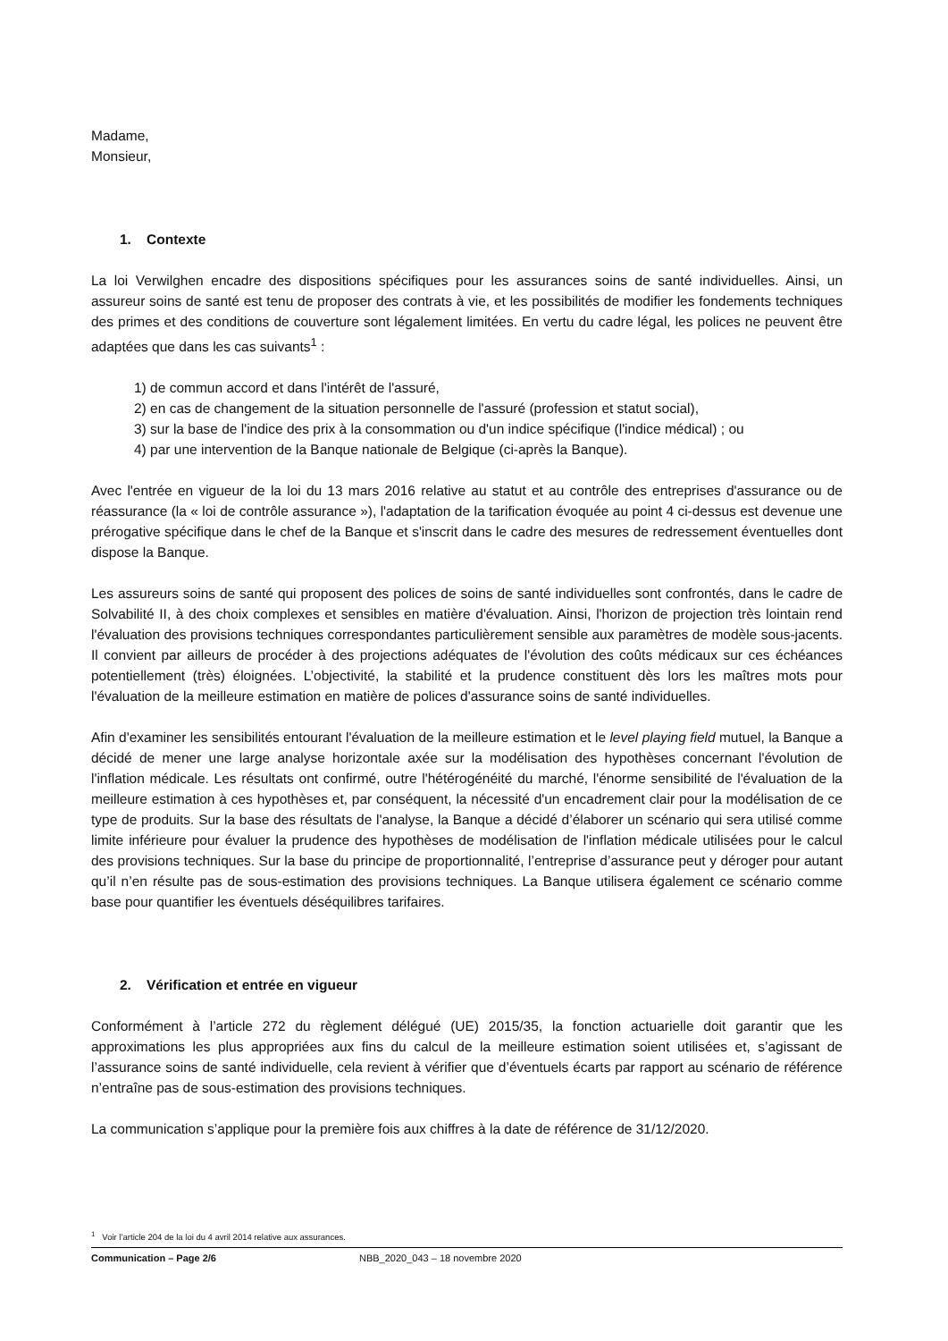Madame,
Monsieur,
1. Contexte
La loi Verwilghen encadre des dispositions spécifiques pour les assurances soins de santé individuelles. Ainsi, un assureur soins de santé est tenu de proposer des contrats à vie, et les possibilités de modifier les fondements techniques des primes et des conditions de couverture sont légalement limitées. En vertu du cadre légal, les polices ne peuvent être adaptées que dans les cas suivants<sup>1</sup> :
1) de commun accord et dans l'intérêt de l'assuré,
2) en cas de changement de la situation personnelle de l'assuré (profession et statut social),
3) sur la base de l'indice des prix à la consommation ou d'un indice spécifique (l'indice médical) ; ou
4) par une intervention de la Banque nationale de Belgique (ci-après la Banque).
Avec l'entrée en vigueur de la loi du 13 mars 2016 relative au statut et au contrôle des entreprises d'assurance ou de réassurance (la « loi de contrôle assurance »), l'adaptation de la tarification évoquée au point 4 ci-dessus est devenue une prérogative spécifique dans le chef de la Banque et s'inscrit dans le cadre des mesures de redressement éventuelles dont dispose la Banque.
Les assureurs soins de santé qui proposent des polices de soins de santé individuelles sont confrontés, dans le cadre de Solvabilité II, à des choix complexes et sensibles en matière d'évaluation. Ainsi, l'horizon de projection très lointain rend l'évaluation des provisions techniques correspondantes particulièrement sensible aux paramètres de modèle sous-jacents. Il convient par ailleurs de procéder à des projections adéquates de l'évolution des coûts médicaux sur ces échéances potentiellement (très) éloignées. L’objectivité, la stabilité et la prudence constituent dès lors les maîtres mots pour l'évaluation de la meilleure estimation en matière de polices d'assurance soins de santé individuelles.
Afin d'examiner les sensibilités entourant l'évaluation de la meilleure estimation et le level playing field mutuel, la Banque a décidé de mener une large analyse horizontale axée sur la modélisation des hypothèses concernant l'évolution de l'inflation médicale. Les résultats ont confirmé, outre l'hétérogénéité du marché, l'énorme sensibilité de l'évaluation de la meilleure estimation à ces hypothèses et, par conséquent, la nécessité d'un encadrement clair pour la modélisation de ce type de produits. Sur la base des résultats de l'analyse, la Banque a décidé d’élaborer un scénario qui sera utilisé comme limite inférieure pour évaluer la prudence des hypothèses de modélisation de l'inflation médicale utilisées pour le calcul des provisions techniques. Sur la base du principe de proportionnalité, l’entreprise d’assurance peut y déroger pour autant qu’il n’en résulte pas de sous-estimation des provisions techniques. La Banque utilisera également ce scénario comme base pour quantifier les éventuels déséquilibres tarifaires.
2. Vérification et entrée en vigueur
Conformément à l’article 272 du règlement délégué (UE) 2015/35, la fonction actuarielle doit garantir que les approximations les plus appropriées aux fins du calcul de la meilleure estimation soient utilisées et, s’agissant de l’assurance soins de santé individuelle, cela revient à vérifier que d’éventuels écarts par rapport au scénario de référence n’entraîne pas de sous-estimation des provisions techniques.
La communication s’applique pour la première fois aux chiffres à la date de référence de 31/12/2020.
<sup>1</sup> Voir l’article 204 de la loi du 4 avril 2014 relative aux assurances.
Communication – Page 2/6 NBB_2020_043 – 18 novembre 2020